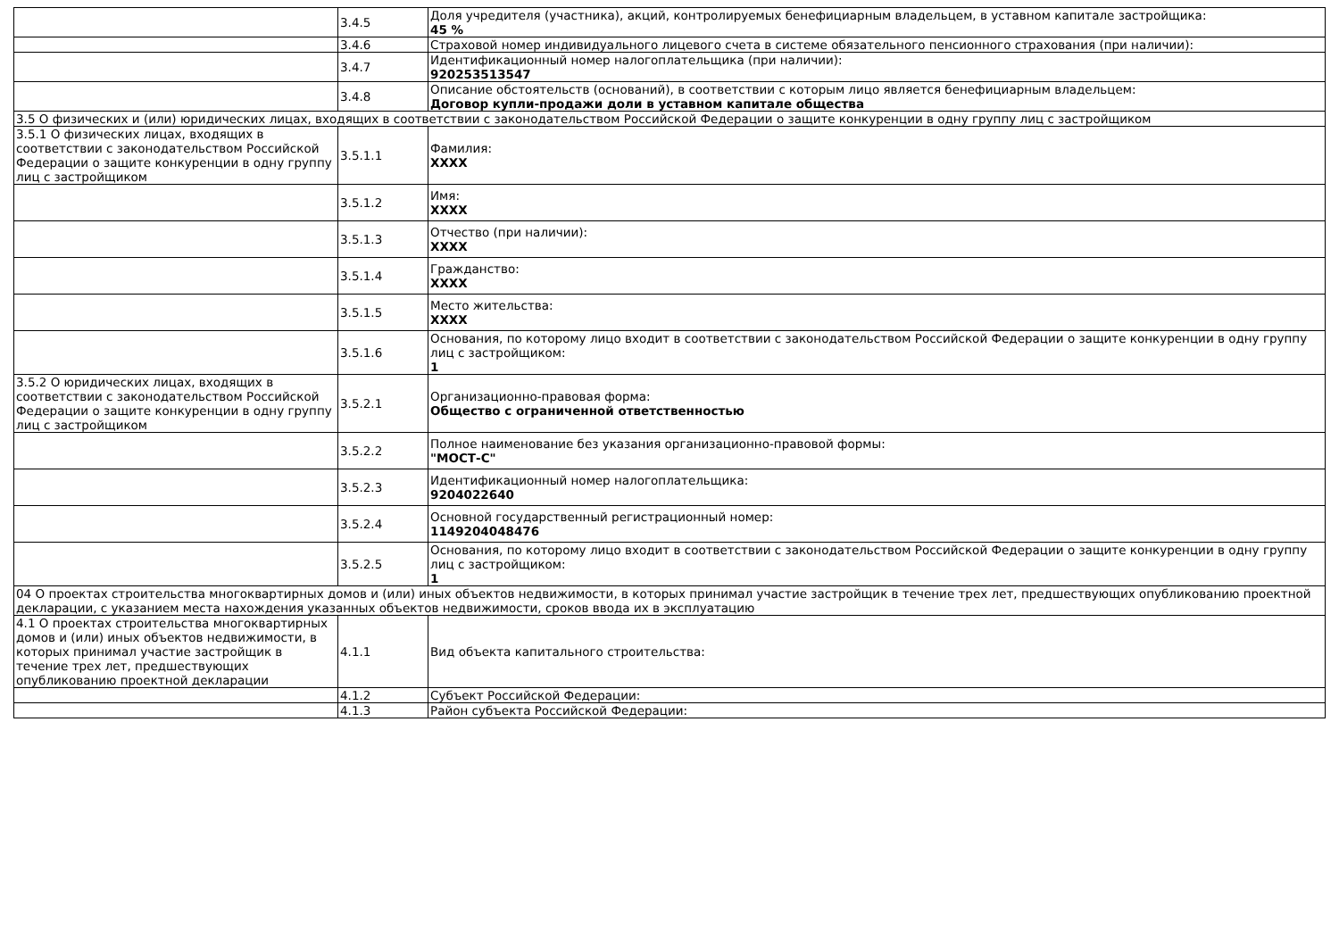| | 3.4.5 | Доля учредителя (участника), акций, контролируемых бенефициарным владельцем, в уставном капитале застройщика: 45 % |
| | 3.4.6 | Страховой номер индивидуального лицевого счета в системе обязательного пенсионного страхования (при наличии): |
| | 3.4.7 | Идентификационный номер налогоплательщика (при наличии): 920253513547 |
| | 3.4.8 | Описание обстоятельств (оснований), в соответствии с которым лицо является бенефициарным владельцем: Договор купли-продажи доли в уставном капитале общества |
| 3.5 О физических и (или) юридических лицах, входящих в соответствии с законодательством Российской Федерации о защите конкуренции в одну группу лиц с застройщиком | | |
| 3.5.1 О физических лицах, входящих в соответствии с законодательством Российской Федерации о защите конкуренции в одну группу лиц с застройщиком | 3.5.1.1 | Фамилия: XXXX |
| | 3.5.1.2 | Имя: XXXX |
| | 3.5.1.3 | Отчество (при наличии): XXXX |
| | 3.5.1.4 | Гражданство: XXXX |
| | 3.5.1.5 | Место жительства: XXXX |
| | 3.5.1.6 | Основания, по которому лицо входит в соответствии с законодательством Российской Федерации о защите конкуренции в одну группу лиц с застройщиком: 1 |
| 3.5.2 О юридических лицах, входящих в соответствии с законодательством Российской Федерации о защите конкуренции в одну группу лиц с застройщиком | 3.5.2.1 | Организационно-правовая форма: Общество с ограниченной ответственностью |
| | 3.5.2.2 | Полное наименование без указания организационно-правовой формы: "МОСТ-С" |
| | 3.5.2.3 | Идентификационный номер налогоплательщика: 9204022640 |
| | 3.5.2.4 | Основной государственный регистрационный номер: 1149204048476 |
| | 3.5.2.5 | Основания, по которому лицо входит в соответствии с законодательством Российской Федерации о защите конкуренции в одну группу лиц с застройщиком: 1 |
| 04 О проектах строительства многоквартирных домов и (или) иных объектов недвижимости, в которых принимал участие застройщик в течение трех лет, предшествующих опубликованию проектной декларации, с указанием места нахождения указанных объектов недвижимости, сроков ввода их в эксплуатацию | | |
| 4.1 О проектах строительства многоквартирных домов и (или) иных объектов недвижимости, в которых принимал участие застройщик в течение трех лет, предшествующих опубликованию проектной декларации | 4.1.1 | Вид объекта капитального строительства: |
| | 4.1.2 | Субъект Российской Федерации: |
| | 4.1.3 | Район субъекта Российской Федерации: |